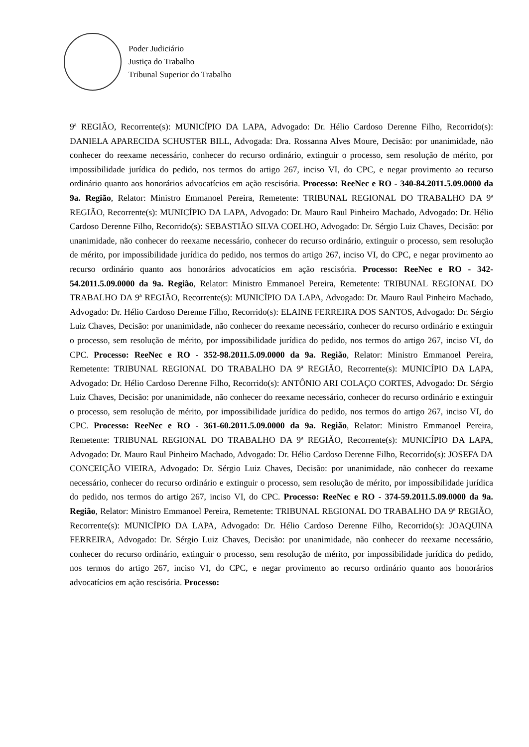Poder Judiciário
Justiça do Trabalho
Tribunal Superior do Trabalho
9ª REGIÃO, Recorrente(s): MUNICÍPIO DA LAPA, Advogado: Dr. Hélio Cardoso Derenne Filho, Recorrido(s): DANIELA APARECIDA SCHUSTER BILL, Advogada: Dra. Rossanna Alves Moure, Decisão: por unanimidade, não conhecer do reexame necessário, conhecer do recurso ordinário, extinguir o processo, sem resolução de mérito, por impossibilidade jurídica do pedido, nos termos do artigo 267, inciso VI, do CPC, e negar provimento ao recurso ordinário quanto aos honorários advocatícios em ação rescisória. Processo: ReeNec e RO - 340-84.2011.5.09.0000 da 9a. Região, Relator: Ministro Emmanoel Pereira, Remetente: TRIBUNAL REGIONAL DO TRABALHO DA 9ª REGIÃO, Recorrente(s): MUNICÍPIO DA LAPA, Advogado: Dr. Mauro Raul Pinheiro Machado, Advogado: Dr. Hélio Cardoso Derenne Filho, Recorrido(s): SEBASTIÃO SILVA COELHO, Advogado: Dr. Sérgio Luiz Chaves, Decisão: por unanimidade, não conhecer do reexame necessário, conhecer do recurso ordinário, extinguir o processo, sem resolução de mérito, por impossibilidade jurídica do pedido, nos termos do artigo 267, inciso VI, do CPC, e negar provimento ao recurso ordinário quanto aos honorários advocatícios em ação rescisória. Processo: ReeNec e RO - 342-54.2011.5.09.0000 da 9a. Região, Relator: Ministro Emmanoel Pereira, Remetente: TRIBUNAL REGIONAL DO TRABALHO DA 9ª REGIÃO, Recorrente(s): MUNICÍPIO DA LAPA, Advogado: Dr. Mauro Raul Pinheiro Machado, Advogado: Dr. Hélio Cardoso Derenne Filho, Recorrido(s): ELAINE FERREIRA DOS SANTOS, Advogado: Dr. Sérgio Luiz Chaves, Decisão: por unanimidade, não conhecer do reexame necessário, conhecer do recurso ordinário e extinguir o processo, sem resolução de mérito, por impossibilidade jurídica do pedido, nos termos do artigo 267, inciso VI, do CPC. Processo: ReeNec e RO - 352-98.2011.5.09.0000 da 9a. Região, Relator: Ministro Emmanoel Pereira, Remetente: TRIBUNAL REGIONAL DO TRABALHO DA 9ª REGIÃO, Recorrente(s): MUNICÍPIO DA LAPA, Advogado: Dr. Hélio Cardoso Derenne Filho, Recorrido(s): ANTÔNIO ARI COLAÇO CORTES, Advogado: Dr. Sérgio Luiz Chaves, Decisão: por unanimidade, não conhecer do reexame necessário, conhecer do recurso ordinário e extinguir o processo, sem resolução de mérito, por impossibilidade jurídica do pedido, nos termos do artigo 267, inciso VI, do CPC. Processo: ReeNec e RO - 361-60.2011.5.09.0000 da 9a. Região, Relator: Ministro Emmanoel Pereira, Remetente: TRIBUNAL REGIONAL DO TRABALHO DA 9ª REGIÃO, Recorrente(s): MUNICÍPIO DA LAPA, Advogado: Dr. Mauro Raul Pinheiro Machado, Advogado: Dr. Hélio Cardoso Derenne Filho, Recorrido(s): JOSEFA DA CONCEIÇÃO VIEIRA, Advogado: Dr. Sérgio Luiz Chaves, Decisão: por unanimidade, não conhecer do reexame necessário, conhecer do recurso ordinário e extinguir o processo, sem resolução de mérito, por impossibilidade jurídica do pedido, nos termos do artigo 267, inciso VI, do CPC. Processo: ReeNec e RO - 374-59.2011.5.09.0000 da 9a. Região, Relator: Ministro Emmanoel Pereira, Remetente: TRIBUNAL REGIONAL DO TRABALHO DA 9ª REGIÃO, Recorrente(s): MUNICÍPIO DA LAPA, Advogado: Dr. Hélio Cardoso Derenne Filho, Recorrido(s): JOAQUINA FERREIRA, Advogado: Dr. Sérgio Luiz Chaves, Decisão: por unanimidade, não conhecer do reexame necessário, conhecer do recurso ordinário, extinguir o processo, sem resolução de mérito, por impossibilidade jurídica do pedido, nos termos do artigo 267, inciso VI, do CPC, e negar provimento ao recurso ordinário quanto aos honorários advocatícios em ação rescisória. Processo: